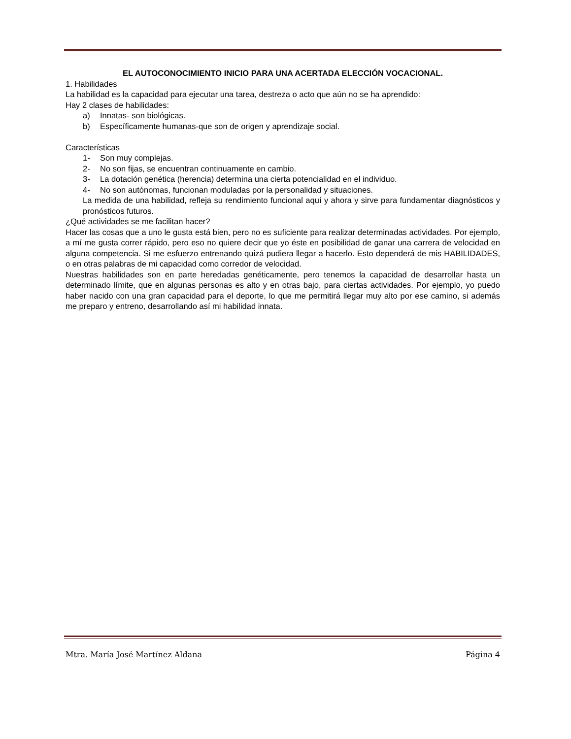EL AUTOCONOCIMIENTO INICIO PARA UNA ACERTADA ELECCIÓN VOCACIONAL.
1. Habilidades
La habilidad es la capacidad para ejecutar una tarea, destreza o acto que aún no se ha aprendido:
Hay 2 clases de habilidades:
a) Innatas- son biológicas.
b) Específicamente humanas-que son de origen y aprendizaje social.
Características
1- Son muy complejas.
2- No son fijas, se encuentran continuamente en cambio.
3- La dotación genética (herencia) determina una cierta potencialidad en el individuo.
4- No son autónomas, funcionan moduladas por la personalidad y situaciones.
La medida de una habilidad, refleja su rendimiento funcional aquí y ahora y sirve para fundamentar diagnósticos y pronósticos futuros.
¿Qué actividades se me facilitan hacer?
Hacer las cosas que a uno le gusta está bien, pero no es suficiente para realizar determinadas actividades. Por ejemplo, a mí me gusta correr rápido, pero eso no quiere decir que yo éste en posibilidad de ganar una carrera de velocidad en alguna competencia. Si me esfuerzo entrenando quizá pudiera llegar a hacerlo. Esto dependerá de mis HABILIDADES, o en otras palabras de mi capacidad como corredor de velocidad.
Nuestras habilidades son en parte heredadas genéticamente, pero tenemos la capacidad de desarrollar hasta un determinado límite, que en algunas personas es alto y en otras bajo, para ciertas actividades. Por ejemplo, yo puedo haber nacido con una gran capacidad para el deporte, lo que me permitirá llegar muy alto por ese camino, si además me preparo y entreno, desarrollando así mi habilidad innata.
Mtra. María José Martínez Aldana Página 4